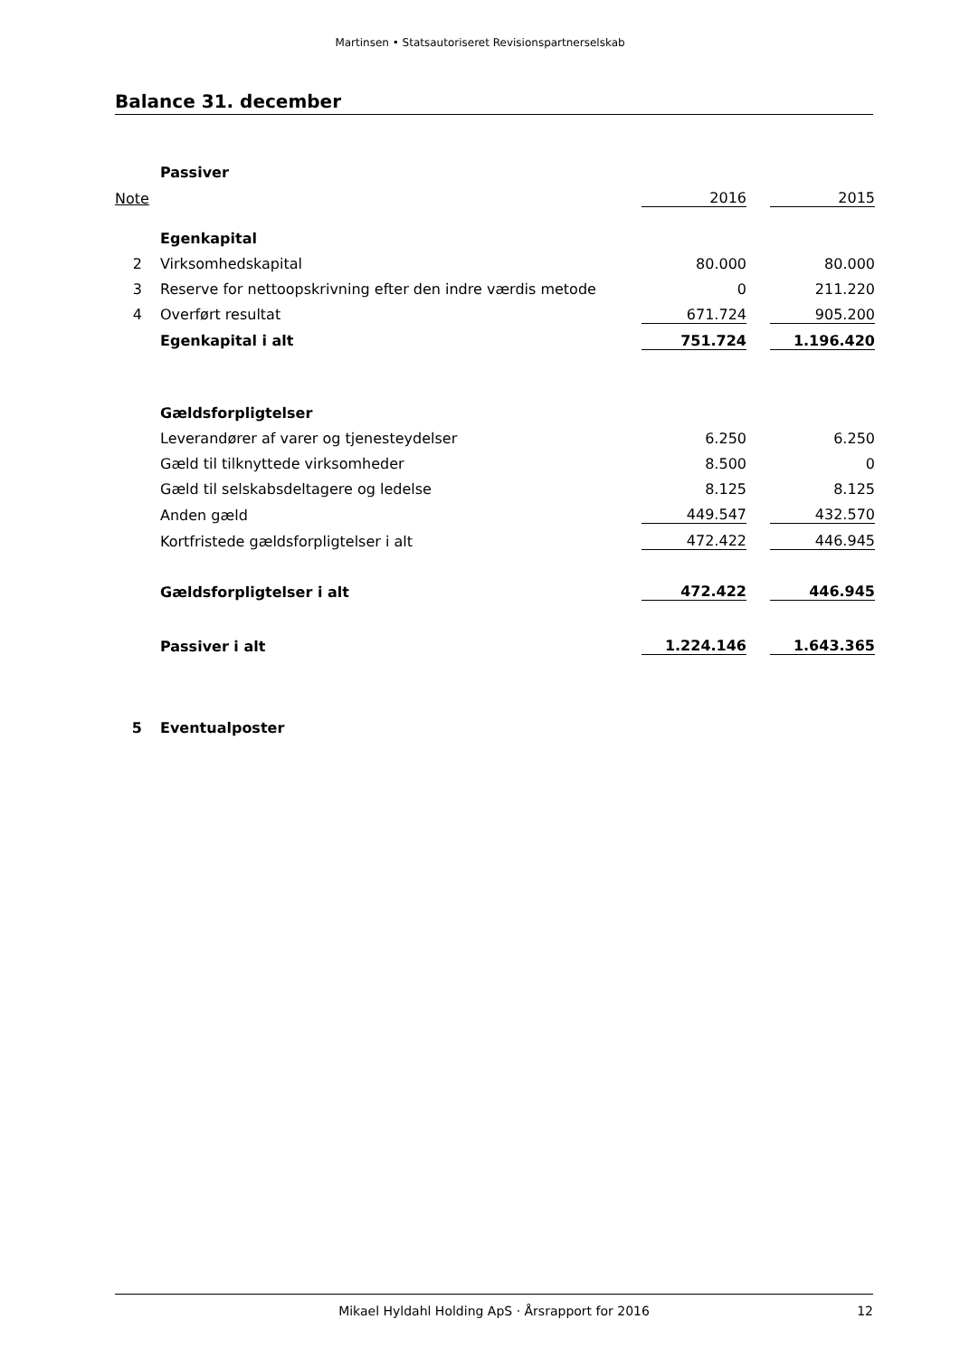Martinsen • Statsautoriseret Revisionspartnerselskab
Balance 31. december
| | Passiver | | | |
| Note | | 2016 | | 2015 |
| | Egenkapital | | | |
| 2 | Virksomhedskapital | 80.000 | | 80.000 |
| 3 | Reserve for nettoopskrivning efter den indre værdis metode | 0 | | 211.220 |
| 4 | Overført resultat | 671.724 | | 905.200 |
| | Egenkapital i alt | 751.724 | | 1.196.420 |
| | Gældsforpligtelser | | | |
| | Leverandører af varer og tjenesteydelser | 6.250 | | 6.250 |
| | Gæld til tilknyttede virksomheder | 8.500 | | 0 |
| | Gæld til selskabsdeltagere og ledelse | 8.125 | | 8.125 |
| | Anden gæld | 449.547 | | 432.570 |
| | Kortfristede gældsforpligtelser i alt | 472.422 | | 446.945 |
| | Gældsforpligtelser i alt | 472.422 | | 446.945 |
| | Passiver i alt | 1.224.146 | | 1.643.365 |
| 5 | Eventualposter | | | |
Mikael Hyldahl Holding ApS · Årsrapport for 2016 12